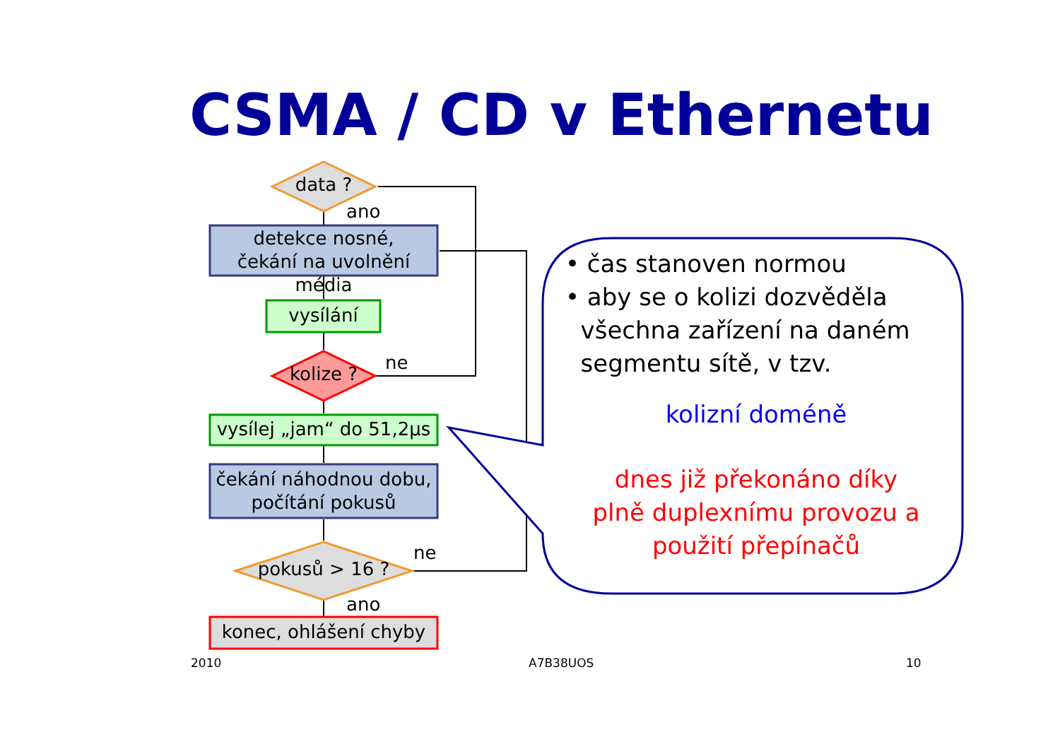CSMA / CD v Ethernetu
data ?
ano
detekce nosné,
čekání na uvolnění média
vysílání
kolize ?
ne
vysílej „jam“ do 51,2μs
čekání náhodnou dobu,
počítání pokusů
ne
pokusů > 16 ?
ano
konec, ohlášení chyby
• čas stanoven normou
• aby se o kolizi dozvěděla
všechna zařízení na daném
segmentu sítě, v tzv.
kolizní doméně
dnes již překonáno díky
plně duplexnímu provozu a
použití přepínačů
2010 A7B38UOS 10